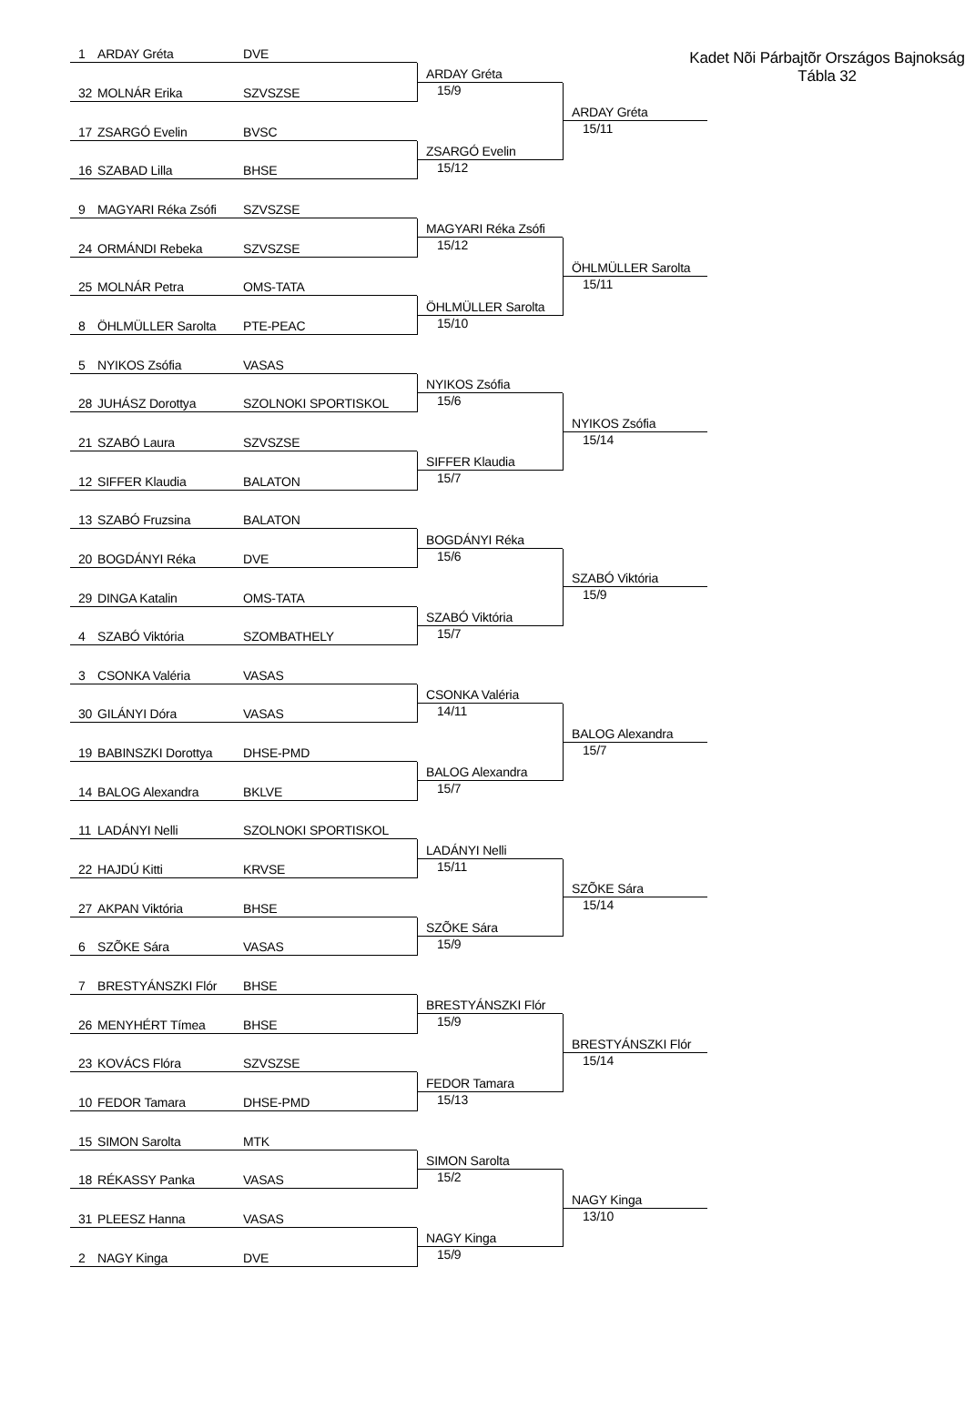Kadet Nõi Párbajtõr Országos Bajnokság
Tábla 32
1 ARDAY Gréta DVE
32 MOLNÁR Erika SZVSZSE
ARDAY Gréta
15/9
17 ZSARGÓ Evelin BVSC
16 SZABAD Lilla BHSE
ZSARGÓ Evelin
15/12
ARDAY Gréta
15/11
9 MAGYARI Réka Zsófi SZVSZSE
24 ORMÁNDI Rebeka SZVSZSE
MAGYARI Réka Zsófi
15/12
25 MOLNÁR Petra OMS-TATA
8 ÖHLMÜLLER Sarolta PTE-PEAC
ÖHLMÜLLER Sarolta
15/10
ÖHLMÜLLER Sarolta
15/11
5 NYIKOS Zsófia VASAS
28 JUHÁSZ Dorottya SZOLNOKI SPORTISKOL
NYIKOS Zsófia
15/6
21 SZABÓ Laura SZVSZSE
12 SIFFER Klaudia BALATON
SIFFER Klaudia
15/7
NYIKOS Zsófia
15/14
13 SZABÓ Fruzsina BALATON
20 BOGDÁNYI Réka DVE
BOGDÁNYI Réka
15/6
29 DINGA Katalin OMS-TATA
4 SZABÓ Viktória SZOMBATHELY
SZABÓ Viktória
15/7
SZABÓ Viktória
15/9
3 CSONKA Valéria VASAS
30 GILÁNYI Dóra VASAS
CSONKA Valéria
14/11
19 BABINSZKI Dorottya DHSE-PMD
14 BALOG Alexandra BKLVE
BALOG Alexandra
15/7
BALOG Alexandra
15/7
11 LADÁNYI Nelli SZOLNOKI SPORTISKOL
22 HAJDÚ Kitti KRVSE
LADÁNYI Nelli
15/11
27 AKPAN Viktória BHSE
6 SZÕKE Sára VASAS
SZÕKE Sára
15/9
SZÕKE Sára
15/14
7 BRESTYÁNSZKI Flór BHSE
26 MENYHÉRT Tímea BHSE
BRESTYÁNSZKI Flór
15/9
23 KOVÁCS Flóra SZVSZSE
10 FEDOR Tamara DHSE-PMD
FEDOR Tamara
15/13
BRESTYÁNSZKI Flór
15/14
15 SIMON Sarolta MTK
18 RÉKASSY Panka VASAS
SIMON Sarolta
15/2
31 PLEESZ Hanna VASAS
2 NAGY Kinga DVE
NAGY Kinga
15/9
NAGY Kinga
13/10